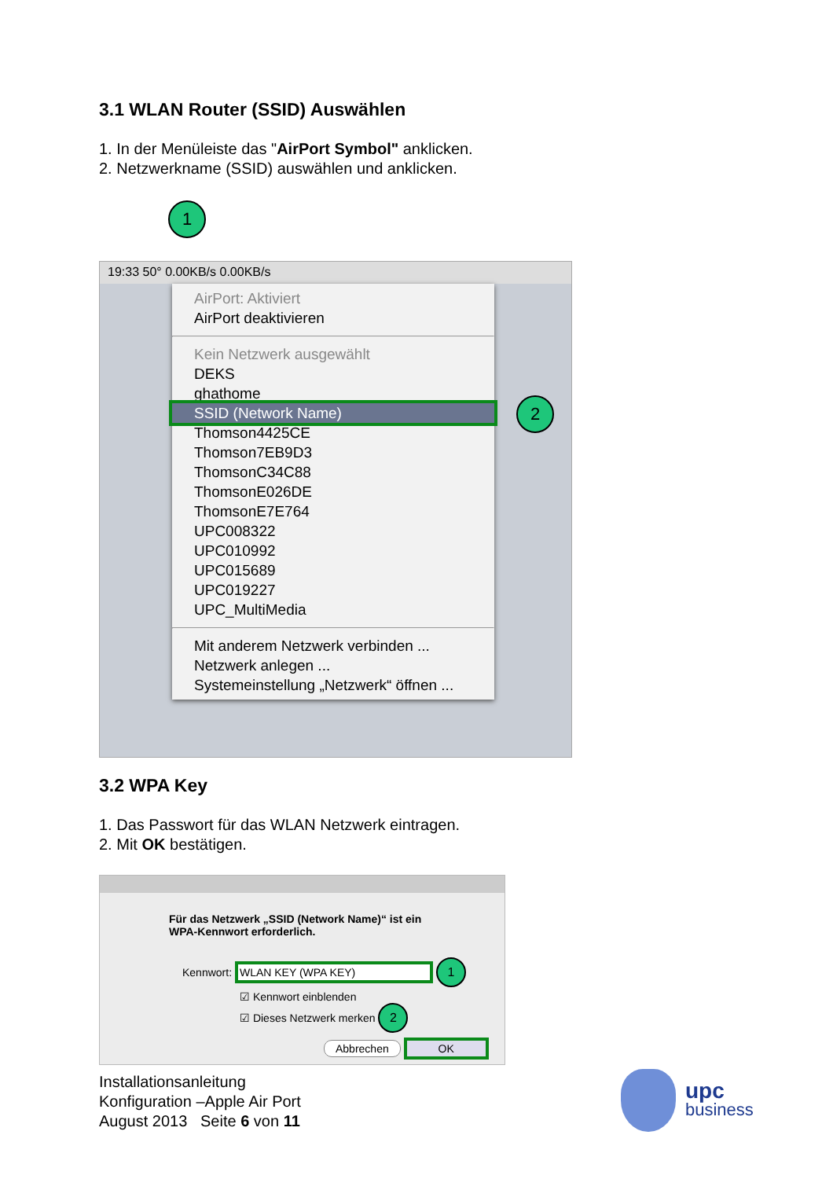3.1 WLAN Router (SSID) Auswählen
1. In der Menüleiste das "AirPort Symbol" anklicken.
2. Netzwerkname (SSID) auswählen und anklicken.
1
19:33 50° 0.00KB/s 0.00KB/s
AirPort: Aktiviert
AirPort deaktivieren
Kein Netzwerk ausgewählt
DEKS
ghathome
SSID (Network Name)
Thomson4425CE
Thomson7EB9D3
ThomsonC34C88
ThomsonE026DE
ThomsonE7E764
UPC008322
UPC010992
UPC015689
UPC019227
UPC_MultiMedia
Mit anderem Netzwerk verbinden ...
Netzwerk anlegen ...
Systemeinstellung „Netzwerk“ öffnen ...
2
3.2 WPA Key
1. Das Passwort für das WLAN Netzwerk eintragen.
2. Mit OK bestätigen.
Für das Netzwerk „SSID (Network Name)“ ist ein
WPA-Kennwort erforderlich.
Kennwort: WLAN KEY (WPA KEY) 1
☑ Kennwort einblenden
☑ Dieses Netzwerk merken 2
Abbrechen OK
Installationsanleitung
Konfiguration –Apple Air Port
August 2013 Seite 6 von 11
upc
business